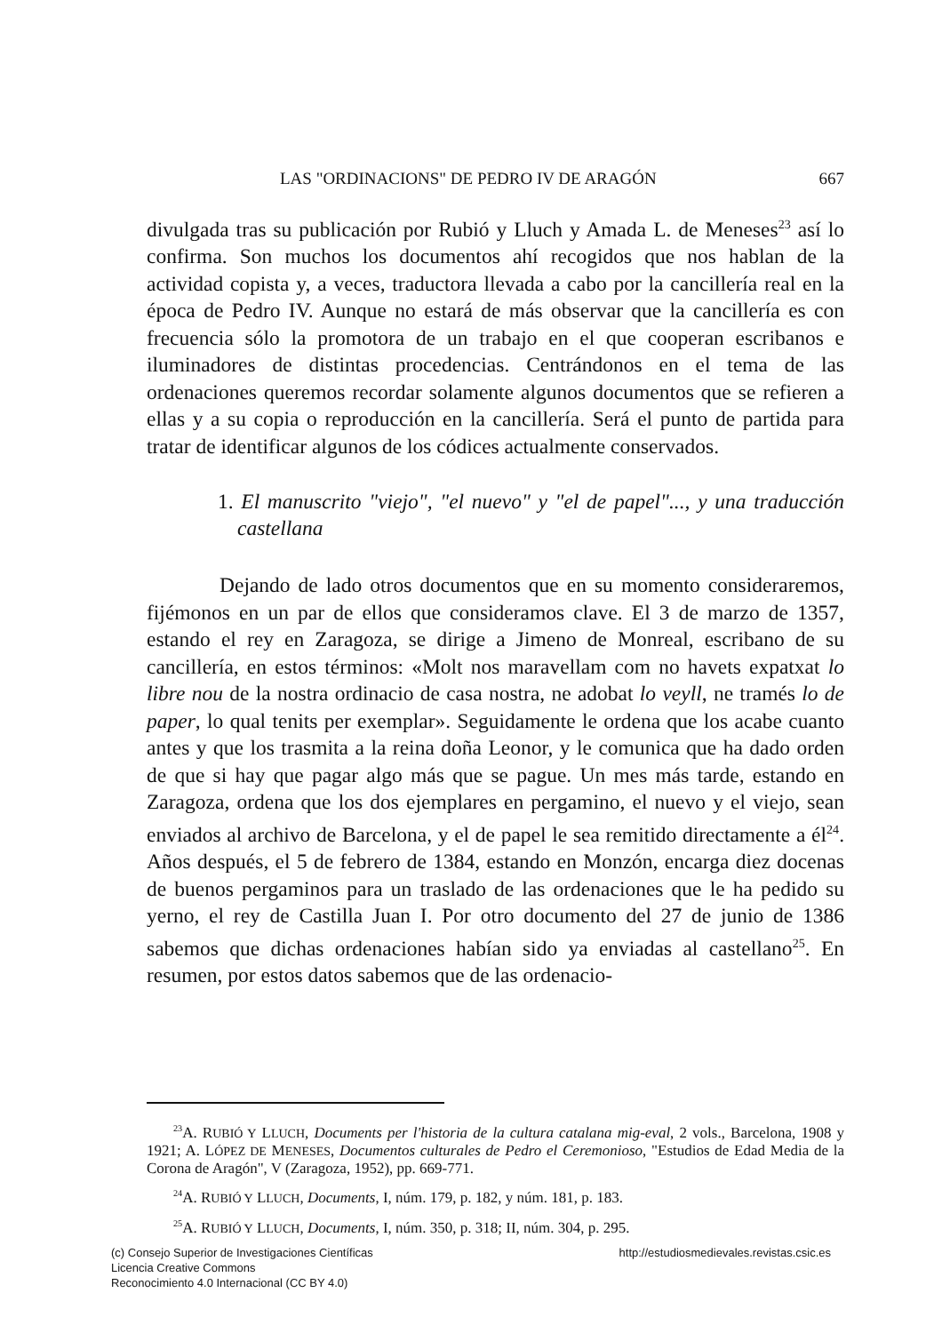LAS "ORDINACIONS" DE PEDRO IV DE ARAGÓN 667
divulgada tras su publicación por Rubió y Lluch y Amada L. de Meneses<sup>23</sup> así lo confirma. Son muchos los documentos ahí recogidos que nos hablan de la actividad copista y, a veces, traductora llevada a cabo por la cancillería real en la época de Pedro IV. Aunque no estará de más observar que la cancillería es con frecuencia sólo la promotora de un trabajo en el que cooperan escribanos e iluminadores de distintas procedencias. Centrándonos en el tema de las ordenaciones queremos recordar solamente algunos documentos que se refieren a ellas y a su copia o reproducción en la cancillería. Será el punto de partida para tratar de identificar algunos de los códices actualmente conservados.
1. El manuscrito "viejo", "el nuevo" y "el de papel"..., y una traducción castellana
Dejando de lado otros documentos que en su momento consideraremos, fijémonos en un par de ellos que consideramos clave. El 3 de marzo de 1357, estando el rey en Zaragoza, se dirige a Jimeno de Monreal, escribano de su cancillería, en estos términos: «Molt nos maravellam com no havets expatxat lo libre nou de la nostra ordinacio de casa nostra, ne adobat lo veyll, ne tramés lo de paper, lo qual tenits per exemplar». Seguidamente le ordena que los acabe cuanto antes y que los trasmita a la reina doña Leonor, y le comunica que ha dado orden de que si hay que pagar algo más que se pague. Un mes más tarde, estando en Zaragoza, ordena que los dos ejemplares en pergamino, el nuevo y el viejo, sean enviados al archivo de Barcelona, y el de papel le sea remitido directamente a él<sup>24</sup>. Años después, el 5 de febrero de 1384, estando en Monzón, encarga diez docenas de buenos pergaminos para un traslado de las ordenaciones que le ha pedido su yerno, el rey de Castilla Juan I. Por otro documento del 27 de junio de 1386 sabemos que dichas ordenaciones habían sido ya enviadas al castellano<sup>25</sup>. En resumen, por estos datos sabemos que de las ordenacio-
<sup>23</sup> A. RUBIÓ Y LLUCH, Documents per l'historia de la cultura catalana mig-eval, 2 vols., Barcelona, 1908 y 1921; A. LÓPEZ DE MENESES, Documentos culturales de Pedro el Ceremonioso, "Estudios de Edad Media de la Corona de Aragón", V (Zaragoza, 1952), pp. 669-771.
<sup>24</sup> A. RUBIÓ Y LLUCH, Documents, I, núm. 179, p. 182, y núm. 181, p. 183.
<sup>25</sup> A. RUBIÓ Y LLUCH, Documents, I, núm. 350, p. 318; II, núm. 304, p. 295.
(c) Consejo Superior de Investigaciones Científicas
Licencia Creative Commons
Reconocimiento 4.0 Internacional (CC BY 4.0)
http://estudiosmedievales.revistas.csic.es